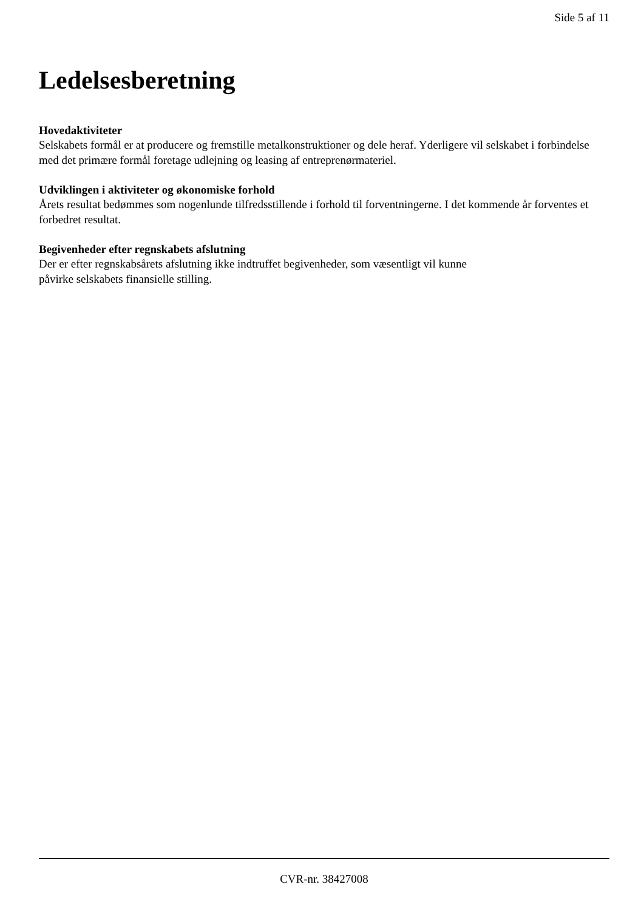Side 5 af 11
Ledelsesberetning
Hovedaktiviteter
Selskabets formål er at producere og fremstille metalkonstruktioner og dele heraf. Yderligere vil selskabet i forbindelse med det primære formål foretage udlejning og leasing af entreprenørmateriel.
Udviklingen i aktiviteter og økonomiske forhold
Årets resultat bedømmes som nogenlunde tilfredsstillende i forhold til forventningerne. I det kommende år forventes et forbedret resultat.
Begivenheder efter regnskabets afslutning
Der er efter regnskabsårets afslutning ikke indtruffet begivenheder, som væsentligt vil kunne
påvirke selskabets finansielle stilling.
CVR-nr. 38427008